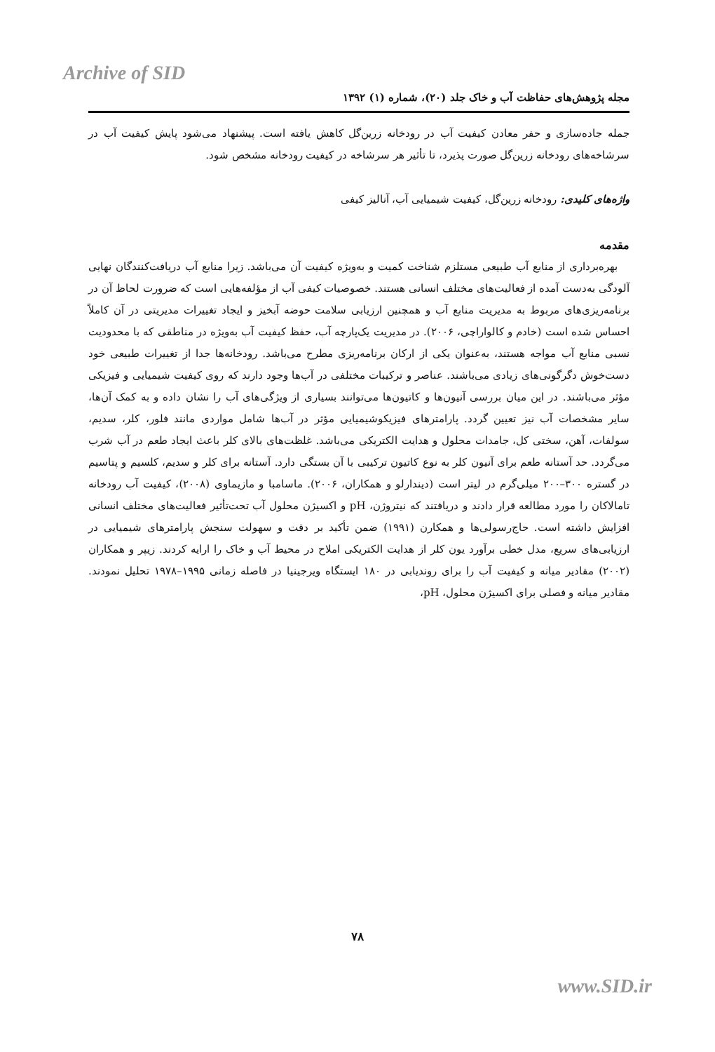Archive of SID
مجله پژوهش‌های حفاظت آب و خاک جلد (۲۰)، شماره (۱) ۱۳۹۲
جمله جاده‌سازی و حفر معادن کیفیت آب در رودخانه زرین‌گل کاهش یافته است. پیشنهاد می‌شود پایش کیفیت آب در سرشاخه‌های رودخانه زرین‌گل صورت پذیرد، تا تأثیر هر سرشاخه در کیفیت رودخانه مشخص شود.
واژه‌های کلیدی: رودخانه زرین‌گل، کیفیت شیمیایی آب، آنالیز کیفی
مقدمه
بهره‌برداری از منابع آب طبیعی مستلزم شناخت کمیت و به‌ویژه کیفیت آن می‌باشد. زیرا منابع آب دریافت‌کنندگان نهایی آلودگی به‌دست آمده از فعالیت‌های مختلف انسانی هستند. خصوصیات کیفی آب از مؤلفه‌هایی است که ضرورت لحاظ آن در برنامه‌ریزی‌های مربوط به مدیریت منابع آب و همچنین ارزیابی سلامت حوضه آبخیز و ایجاد تغییرات مدیریتی در آن کاملاً احساس شده است (خادم و کالواراچی، ۲۰۰۶). در مدیریت یک‌پارچه آب، حفظ کیفیت آب به‌ویژه در مناطقی که با محدودیت نسبی منابع آب مواجه هستند، به‌عنوان یکی از ارکان برنامه‌ریزی مطرح می‌باشد. رودخانه‌ها جدا از تغییرات طبیعی خود دست‌خوش دگرگونی‌های زیادی می‌باشند. عناصر و ترکیبات مختلفی در آب‌ها وجود دارند که روی کیفیت شیمیایی و فیزیکی مؤثر می‌باشند. در این میان بررسی آنیون‌ها و کاتیون‌ها می‌توانند بسیاری از ویژگی‌های آب را نشان داده و به کمک آن‌ها، سایر مشخصات آب نیز تعیین گردد. پارامترهای فیزیکوشیمیایی مؤثر در آب‌ها شامل مواردی مانند فلور، کلر، سدیم، سولفات، آهن، سختی کل، جامدات محلول و هدایت الکتریکی می‌باشد. غلظت‌های بالای کلر باعث ایجاد طعم در آب شرب می‌گردد. حد آستانه طعم برای آنیون کلر به نوع کاتیون ترکیبی با آن بستگی دارد. آستانه برای کلر و سدیم، کلسیم و پتاسیم در گستره ۳۰۰–۲۰۰ میلی‌گرم در لیتر است (دیندارلو و همکاران، ۲۰۰۶). ماسامبا و مازیماوی (۲۰۰۸)، کیفیت آب رودخانه تامالاکان را مورد مطالعه قرار دادند و دریافتند که نیتروژن، pH و اکسیژن محلول آب تحت‌تأثیر فعالیت‌های مختلف انسانی افزایش داشته است. حاج‌رسولی‌ها و همکارن (۱۹۹۱) ضمن تأکید بر دقت و سهولت سنجش پارامترهای شیمیایی در ارزیابی‌های سریع، مدل خطی برآورد یون کلر از هدایت الکتریکی املاح در محیط آب و خاک را ارایه کردند. زیپر و همکاران (۲۰۰۲) مقادیر میانه و کیفیت آب را برای روندیابی در ۱۸۰ ایستگاه ویرجینیا در فاصله زمانی ۱۹۹۵–۱۹۷۸ تحلیل نمودند. مقادیر میانه و فصلی برای اکسیژن محلول، pH،
۷۸
www.SID.ir